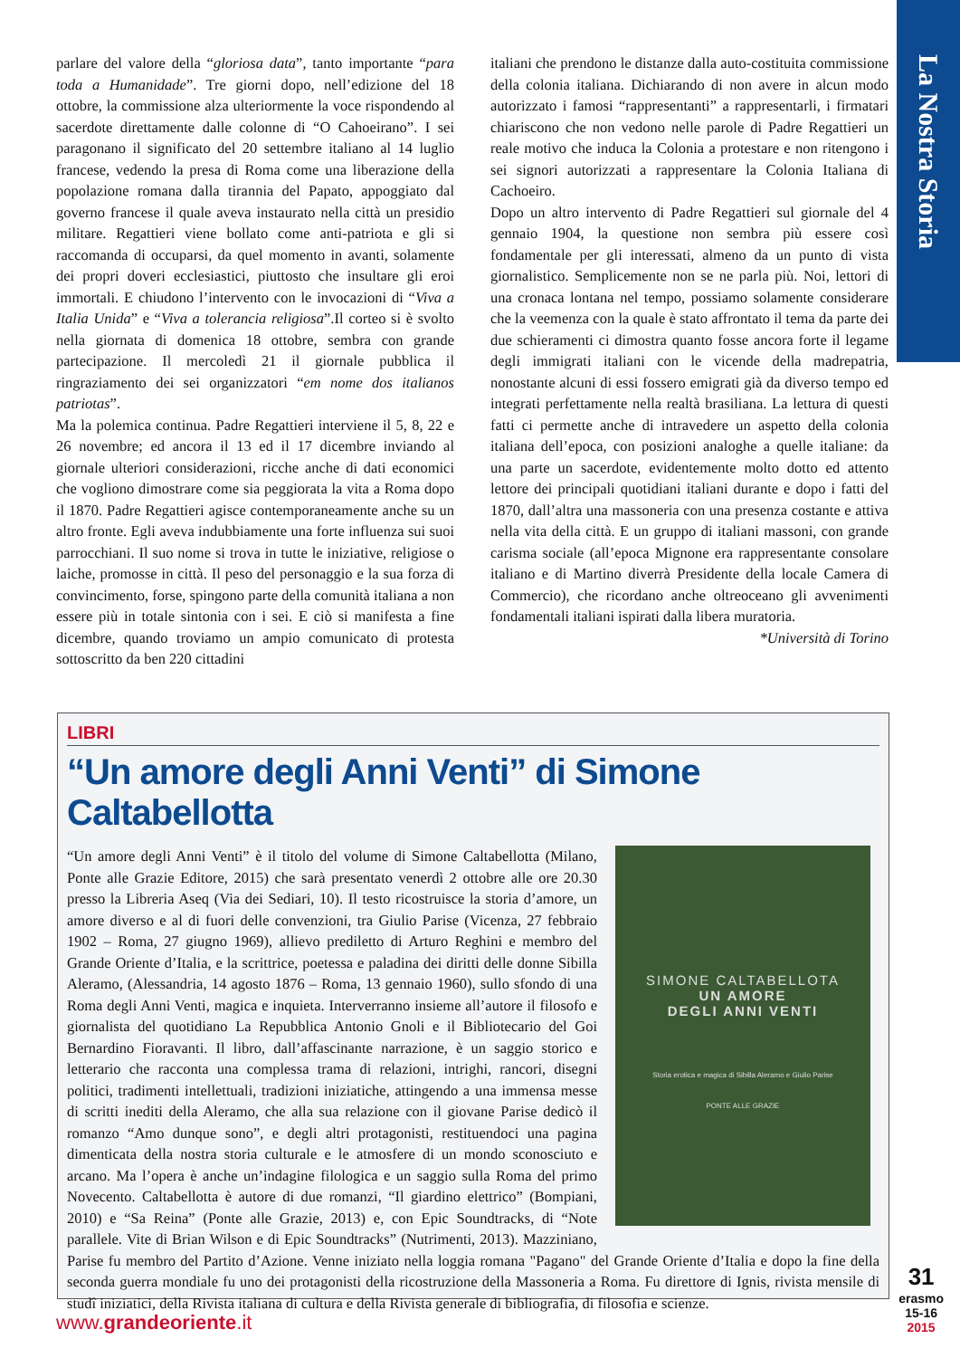La Nostra Storia
parlare del valore della “gloriosa data”, tanto importante “para toda a Humanidade”. Tre giorni dopo, nell’edizione del 18 ottobre, la commissione alza ulteriormente la voce rispondendo al sacerdote direttamente dalle colonne di “O Cahoeirano”. I sei paragonano il significato del 20 settembre italiano al 14 luglio francese, vedendo la presa di Roma come una liberazione della popolazione romana dalla tirannia del Papato, appoggiato dal governo francese il quale aveva instaurato nella città un presidio militare. Regattieri viene bollato come anti-patriota e gli si raccomanda di occuparsi, da quel momento in avanti, solamente dei propri doveri ecclesiastici, piuttosto che insultare gli eroi immortali. E chiudono l’intervento con le invocazioni di “Viva a Italia Unida” e “Viva a tolerancia religiosa”.Il corteo si è svolto nella giornata di domenica 18 ottobre, sembra con grande partecipazione. Il mercoledì 21 il giornale pubblica il ringraziamento dei sei organizzatori “em nome dos italianos patriotas”.
Ma la polemica continua. Padre Regattieri interviene il 5, 8, 22 e 26 novembre; ed ancora il 13 ed il 17 dicembre inviando al giornale ulteriori considerazioni, ricche anche di dati economici che vogliono dimostrare come sia peggiorata la vita a Roma dopo il 1870. Padre Regattieri agisce contemporaneamente anche su un altro fronte. Egli aveva indubbiamente una forte influenza sui suoi parrocchiani. Il suo nome si trova in tutte le iniziative, religiose o laiche, promosse in città. Il peso del personaggio e la sua forza di convincimento, forse, spingono parte della comunità italiana a non essere più in totale sintonia con i sei. E ciò si manifesta a fine dicembre, quando troviamo un ampio comunicato di protesta sottoscritto da ben 220 cittadini
italiani che prendono le distanze dalla auto-costituita commissione della colonia italiana. Dichiarando di non avere in alcun modo autorizzato i famosi “rappresentanti” a rappresentarli, i firmatari chiariscono che non vedono nelle parole di Padre Regattieri un reale motivo che induca la Colonia a protestare e non ritengono i sei signori autorizzati a rappresentare la Colonia Italiana di Cachoeiro.
Dopo un altro intervento di Padre Regattieri sul giornale del 4 gennaio 1904, la questione non sembra più essere così fondamentale per gli interessati, almeno da un punto di vista giornalistico. Semplicemente non se ne parla più. Noi, lettori di una cronaca lontana nel tempo, possiamo solamente considerare che la veemenza con la quale è stato affrontato il tema da parte dei due schieramenti ci dimostra quanto fosse ancora forte il legame degli immigrati italiani con le vicende della madrepatria, nonostante alcuni di essi fossero emigrati già da diverso tempo ed integrati perfettamente nella realtà brasiliana. La lettura di questi fatti ci permette anche di intravedere un aspetto della colonia italiana dell’epoca, con posizioni analoghe a quelle italiane: da una parte un sacerdote, evidentemente molto dotto ed attento lettore dei principali quotidiani italiani durante e dopo i fatti del 1870, dall’altra una massoneria con una presenza costante e attiva nella vita della città. E un gruppo di italiani massoni, con grande carisma sociale (all’epoca Mignone era rappresentante consolare italiano e di Martino diverrà Presidente della locale Camera di Commercio), che ricordano anche oltreoceano gli avvenimenti fondamentali italiani ispirati dalla libera muratoria.
*Università di Torino
LIBRI
“Un amore degli Anni Venti” di Simone Caltabellotta
SIMONE CALTABELLOTA
UN AMORE
DEGLI ANNI VENTI
Storia erotica e magica di Sibilla Aleramo e Giulio Parise
PONTE ALLE GRAZIE
“Un amore degli Anni Venti” è il titolo del volume di Simone Caltabellotta (Milano, Ponte alle Grazie Editore, 2015) che sarà presentato venerdì 2 ottobre alle ore 20.30 presso la Libreria Aseq (Via dei Sediari, 10). Il testo ricostruisce la storia d’amore, un amore diverso e al di fuori delle convenzioni, tra Giulio Parise (Vicenza, 27 febbraio 1902 – Roma, 27 giugno 1969), allievo prediletto di Arturo Reghini e membro del Grande Oriente d’Italia, e la scrittrice, poetessa e paladina dei diritti delle donne Sibilla Aleramo, (Alessandria, 14 agosto 1876 – Roma, 13 gennaio 1960), sullo sfondo di una Roma degli Anni Venti, magica e inquieta. Interverranno insieme all’autore il filosofo e giornalista del quotidiano La Repubblica Antonio Gnoli e il Bibliotecario del Goi Bernardino Fioravanti. Il libro, dall’affascinante narrazione, è un saggio storico e letterario che racconta una complessa trama di relazioni, intrighi, rancori, disegni politici, tradimenti intellettuali, tradizioni iniziatiche, attingendo a una immensa messe di scritti inediti della Aleramo, che alla sua relazione con il giovane Parise dedicò il romanzo “Amo dunque sono”, e degli altri protagonisti, restituendoci una pagina dimenticata della nostra storia culturale e le atmosfere di un mondo sconosciuto e arcano. Ma l’opera è anche un’indagine filologica e un saggio sulla Roma del primo Novecento. Caltabellotta è autore di due romanzi, “Il giardino elettrico” (Bompiani, 2010) e “Sa Reina” (Ponte alle Grazie, 2013) e, con Epic Soundtracks, di “Note parallele. Vite di Brian Wilson e di Epic Soundtracks” (Nutrimenti, 2013). Mazziniano, Parise fu membro del Partito d’Azione. Venne iniziato nella loggia romana "Pagano" del Grande Oriente d’Italia e dopo la fine della seconda guerra mondiale fu uno dei protagonisti della ricostruzione della Massoneria a Roma. Fu direttore di Ignis, rivista mensile di studî iniziatici, della Rivista italiana di cultura e della Rivista generale di bibliografia, di filosofia e scienze.
www.grandeoriente.it
31
erasmo
15-16
2015